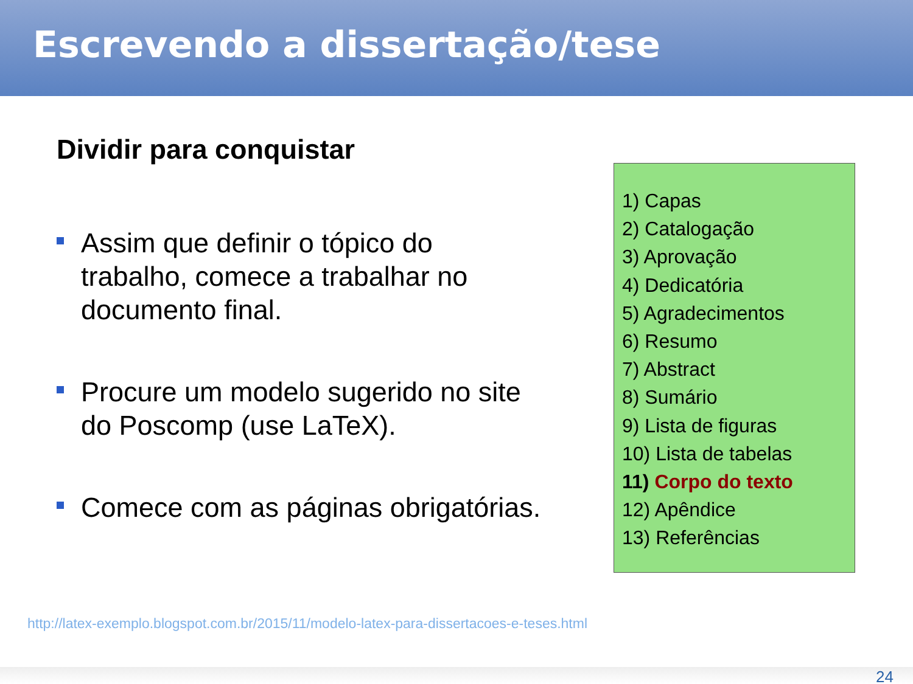Escrevendo a dissertação/tese
Dividir para conquistar
Assim que definir o tópico do trabalho, comece a trabalhar no documento final.
Procure um modelo sugerido no site do Poscomp (use LaTeX).
Comece com as páginas obrigatórias.
1) Capas
2) Catalogação
3) Aprovação
4) Dedicatória
5) Agradecimentos
6) Resumo
7) Abstract
8) Sumário
9) Lista de figuras
10) Lista de tabelas
11) Corpo do texto
12) Apêndice
13) Referências
http://latex-exemplo.blogspot.com.br/2015/11/modelo-latex-para-dissertacoes-e-teses.html
24